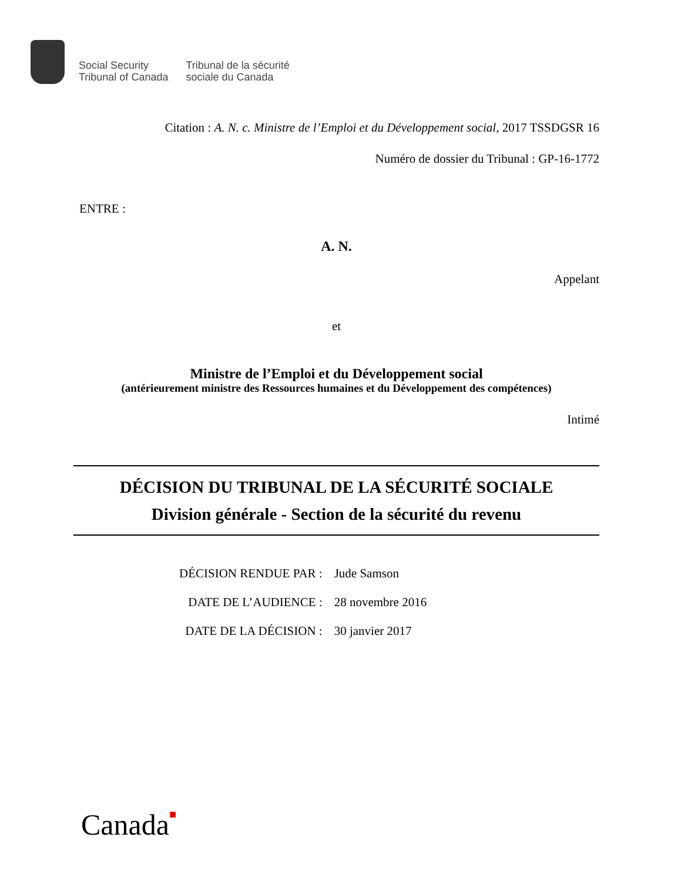Social Security
Tribunal of Canada
Tribunal de la sécurité
sociale du Canada
Citation : A. N. c. Ministre de l’Emploi et du Développement social, 2017 TSSDGSR 16
Numéro de dossier du Tribunal : GP-16-1772
ENTRE :
A. N.
Appelant
et
Ministre de l’Emploi et du Développement social
(antérieurement ministre des Ressources humaines et du Développement des compétences)
Intimé
DÉCISION DU TRIBUNAL DE LA SÉCURITÉ SOCIALE
Division générale - Section de la sécurité du revenu
| DÉCISION RENDUE PAR : | Jude Samson |
| DATE DE L’AUDIENCE : | 28 novembre 2016 |
| DATE DE LA DÉCISION : | 30 janvier 2017 |
Canada■